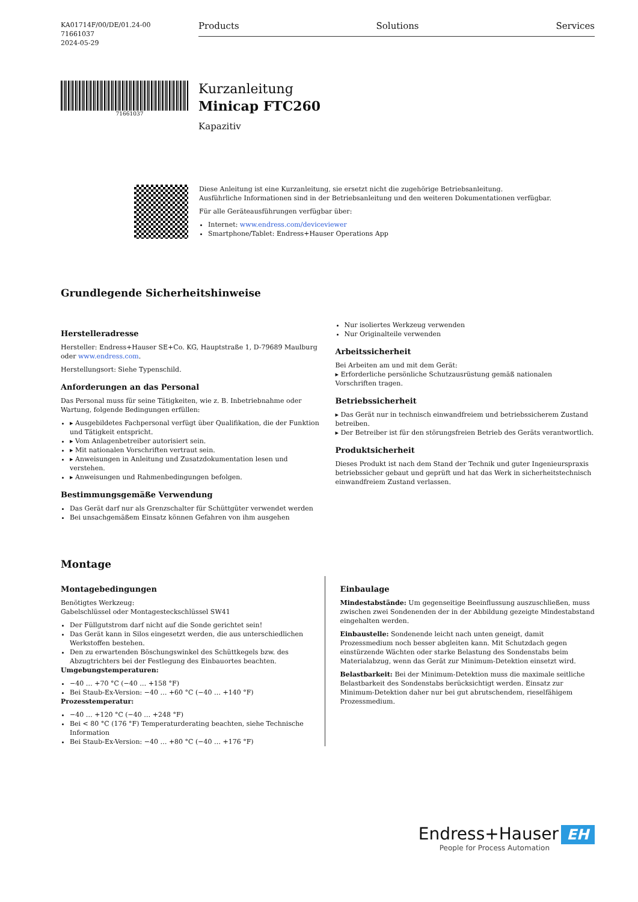KA01714F/00/DE/01.24-00
71661037
2024-05-29
Products Solutions Services
71661037
Kurzanleitung
Minicap FTC260
Kapazitiv
Diese Anleitung ist eine Kurzanleitung, sie ersetzt nicht die zugehörige Betriebsanleitung.
Ausführliche Informationen sind in der Betriebsanleitung und den weiteren Dokumentationen verfügbar.
Für alle Geräteausführungen verfügbar über:
Internet: www.endress.com/deviceviewer
Smartphone/Tablet: Endress+Hauser Operations App
Grundlegende Sicherheitshinweise
Herstelleradresse
Hersteller: Endress+Hauser SE+Co. KG, Hauptstraße 1, D-79689 Maulburg oder www.endress.com.
Herstellungsort: Siehe Typenschild.
Anforderungen an das Personal
Das Personal muss für seine Tätigkeiten, wie z. B. Inbetriebnahme oder Wartung, folgende Bedingungen erfüllen:
▸ Ausgebildetes Fachpersonal verfügt über Qualifikation, die der Funktion und Tätigkeit entspricht.
▸ Vom Anlagenbetreiber autorisiert sein.
▸ Mit nationalen Vorschriften vertraut sein.
▸ Anweisungen in Anleitung und Zusatzdokumentation lesen und verstehen.
▸ Anweisungen und Rahmenbedingungen befolgen.
Bestimmungsgemäße Verwendung
Das Gerät darf nur als Grenzschalter für Schüttgüter verwendet werden
Bei unsachgemäßem Einsatz können Gefahren von ihm ausgehen
Nur isoliertes Werkzeug verwenden
Nur Originalteile verwenden
Arbeitssicherheit
Bei Arbeiten am und mit dem Gerät:
▸ Erforderliche persönliche Schutzausrüstung gemäß nationalen Vorschriften tragen.
Betriebssicherheit
▸ Das Gerät nur in technisch einwandfreiem und betriebssicherem Zustand betreiben.
▸ Der Betreiber ist für den störungsfreien Betrieb des Geräts verantwortlich.
Produktsicherheit
Dieses Produkt ist nach dem Stand der Technik und guter Ingenieurspraxis betriebssicher gebaut und geprüft und hat das Werk in sicherheitstechnisch einwandfreiem Zustand verlassen.
Montage
Montagebedingungen
Benötigtes Werkzeug:
Gabelschlüssel oder Montagesteckschlüssel SW41
Der Füllgutstrom darf nicht auf die Sonde gerichtet sein!
Das Gerät kann in Silos eingesetzt werden, die aus unterschiedlichen Werkstoffen bestehen.
Den zu erwartenden Böschungswinkel des Schüttkegels bzw. des Abzugtrichters bei der Festlegung des Einbauortes beachten.
Umgebungstemperaturen:
−40 … +70 °C (−40 … +158 °F)
Bei Staub-Ex-Version: −40 … +60 °C (−40 … +140 °F)
Prozesstemperatur:
−40 … +120 °C (−40 … +248 °F)
Bei < 80 °C (176 °F) Temperaturderating beachten, siehe Technische Information
Bei Staub-Ex-Version: −40 … +80 °C (−40 … +176 °F)
Einbaulage
Mindestabstände: Um gegenseitige Beeinflussung auszuschließen, muss zwischen zwei Sondenenden der in der Abbildung gezeigte Mindestabstand eingehalten werden.
Einbaustelle: Sondenende leicht nach unten geneigt, damit Prozessmedium noch besser abgleiten kann. Mit Schutzdach gegen einstürzende Wächten oder starke Belastung des Sondenstabs beim Materialabzug, wenn das Gerät zur Minimum-Detektion einsetzt wird.
Belastbarkeit: Bei der Minimum-Detektion muss die maximale seitliche Belastbarkeit des Sondenstabs berücksichtigt werden. Einsatz zur Minimum-Detektion daher nur bei gut abrutschendem, rieselfähigem Prozessmedium.
Endress+Hauser EH
People for Process Automation